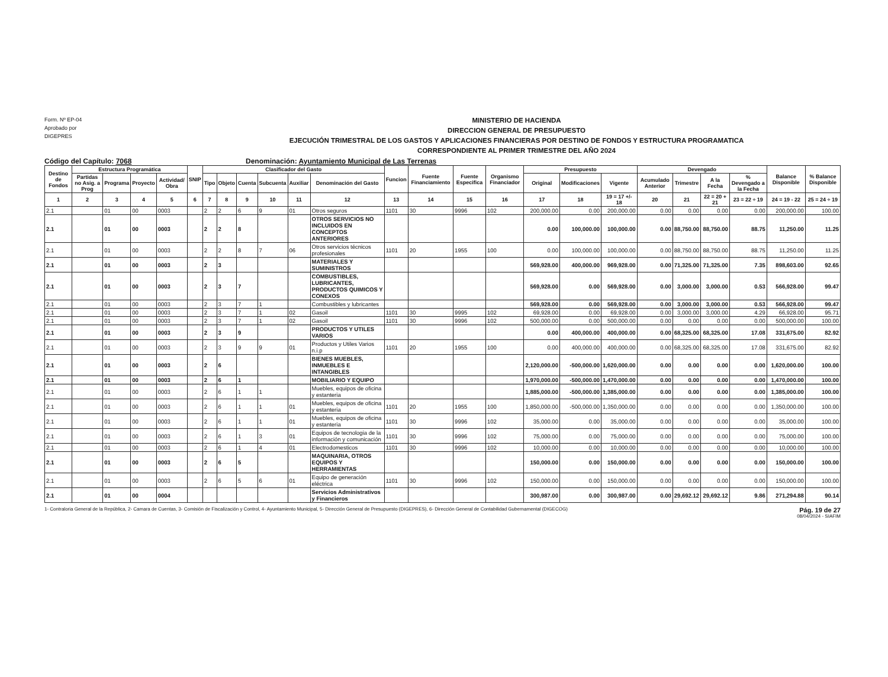Form. Nº EP-04
Aprobado por
DIGEPRES
MINISTERIO DE HACIENDA
DIRECCION GENERAL DE PRESUPUESTO
EJECUCIÓN TRIMESTRAL DE LOS GASTOS Y APLICACIONES FINANCIERAS POR DESTINO DE FONDOS Y ESTRUCTURA PROGRAMATICA
CORRESPONDIENTE AL PRIMER TRIMESTRE DEL AÑO 2024
Código del Capítulo: 7068 Denominación: Ayuntamiento Municipal de Las Terrenas
| Destino de Fondos | Estructura Programática | | | | SNIP | Clasificador del Gasto | | | | | | Funcion | Fuente Financiamiento | Fuente Especifica | Organismo Financiador | Presupuesto | | | Devengado | | | | Balance Disponible | % Balance Disponible |
| --- | --- | --- | --- | --- | --- | --- | --- | --- | --- | --- | --- | --- | --- | --- | --- | --- | --- | --- | --- | --- | --- | --- | --- | --- |
| | Partidas no Asig. a Prog | Programa | Proyecto | Actividad/ Obra | | Tipo | Objeto | Cuenta | Subcuenta | Auxiliar | Denominación del Gasto | | | | | Original | Modificaciones | Vigente | Acumulado Anterior | Trimestre | A la Fecha | % Devengado a la Fecha | | |
| 1 | 2 | 3 | 4 | 5 | 6 | 7 | 8 | 9 | 10 | 11 | 12 | 13 | 14 | 15 | 16 | 17 | 18 | 19 = 17 +/- 18 | 20 | 21 | 22 = 20 + 21 | 23 = 22 ÷ 19 | 24 = 19 - 22 | 25 = 24 ÷ 19 |
| 2.1 | | 01 | 00 | 0003 | | 2 | 2 | 6 | 9 | 01 | Otros seguros | 1101 | 30 | 9996 | 102 | 200,000.00 | 0.00 | 200,000.00 | 0.00 | 0.00 | 0.00 | 0.00 | 200,000.00 | 100.00 |
| 2.1 | | 01 | 00 | 0003 | | 2 | 2 | 8 | | | OTROS SERVICIOS NO INCLUIDOS EN CONCEPTOS ANTERIORES | | | | | 0.00 | 100,000.00 | 100,000.00 | 0.00 | 88,750.00 | 88,750.00 | 88.75 | 11,250.00 | 11.25 |
| 2.1 | | 01 | 00 | 0003 | | 2 | 2 | 8 | 7 | 06 | Otros servicios técnicos profesionales | 1101 | 20 | 1955 | 100 | 0.00 | 100,000.00 | 100,000.00 | 0.00 | 88,750.00 | 88,750.00 | 88.75 | 11,250.00 | 11.25 |
| 2.1 | | 01 | 00 | 0003 | | 2 | 3 | | | | MATERIALES Y SUMINISTROS | | | | | 569,928.00 | 400,000.00 | 969,928.00 | 0.00 | 71,325.00 | 71,325.00 | 7.35 | 898,603.00 | 92.65 |
| 2.1 | | 01 | 00 | 0003 | | 2 | 3 | 7 | | | COMBUSTIBLES, LUBRICANTES, PRODUCTOS QUIMICOS Y CONEXOS | | | | | 569,928.00 | 0.00 | 569,928.00 | 0.00 | 3,000.00 | 3,000.00 | 0.53 | 566,928.00 | 99.47 |
| 2.1 | | 01 | 00 | 0003 | | 2 | 3 | 7 | 1 | | Combustibles y lubricantes | | | | | 569,928.00 | 0.00 | 569,928.00 | 0.00 | 3,000.00 | 3,000.00 | 0.53 | 566,928.00 | 99.47 |
| 2.1 | | 01 | 00 | 0003 | | 2 | 3 | 7 | 1 | 02 | Gasoil | 1101 | 30 | 9995 | 102 | 69,928.00 | 0.00 | 69,928.00 | 0.00 | 3,000.00 | 3,000.00 | 4.29 | 66,928.00 | 95.71 |
| 2.1 | | 01 | 00 | 0003 | | 2 | 3 | 7 | 1 | 02 | Gasoil | 1101 | 30 | 9996 | 102 | 500,000.00 | 0.00 | 500,000.00 | 0.00 | 0.00 | 0.00 | 0.00 | 500,000.00 | 100.00 |
| 2.1 | | 01 | 00 | 0003 | | 2 | 3 | 9 | | | PRODUCTOS Y UTILES VARIOS | | | | | 0.00 | 400,000.00 | 400,000.00 | 0.00 | 68,325.00 | 68,325.00 | 17.08 | 331,675.00 | 82.92 |
| 2.1 | | 01 | 00 | 0003 | | 2 | 3 | 9 | 9 | 01 | Productos y Utiles Varios n.i.p | 1101 | 20 | 1955 | 100 | 0.00 | 400,000.00 | 400,000.00 | 0.00 | 68,325.00 | 68,325.00 | 17.08 | 331,675.00 | 82.92 |
| 2.1 | | 01 | 00 | 0003 | | 2 | 6 | | | | BIENES MUEBLES, INMUEBLES E INTANGIBLES | | | | | 2,120,000.00 | -500,000.00 | 1,620,000.00 | 0.00 | 0.00 | 0.00 | 0.00 | 1,620,000.00 | 100.00 |
| 2.1 | | 01 | 00 | 0003 | | 2 | 6 | 1 | | | MOBILIARIO Y EQUIPO | | | | | 1,970,000.00 | -500,000.00 | 1,470,000.00 | 0.00 | 0.00 | 0.00 | 0.00 | 1,470,000.00 | 100.00 |
| 2.1 | | 01 | 00 | 0003 | | 2 | 6 | 1 | 1 | | Muebles, equipos de oficina y estanteria | | | | | 1,885,000.00 | -500,000.00 | 1,385,000.00 | 0.00 | 0.00 | 0.00 | 0.00 | 1,385,000.00 | 100.00 |
| 2.1 | | 01 | 00 | 0003 | | 2 | 6 | 1 | 1 | 01 | Muebles, equipos de oficina y estanteria | 1101 | 20 | 1955 | 100 | 1,850,000.00 | -500,000.00 | 1,350,000.00 | 0.00 | 0.00 | 0.00 | 0.00 | 1,350,000.00 | 100.00 |
| 2.1 | | 01 | 00 | 0003 | | 2 | 6 | 1 | 1 | 01 | Muebles, equipos de oficina y estanteria | 1101 | 30 | 9996 | 102 | 35,000.00 | 0.00 | 35,000.00 | 0.00 | 0.00 | 0.00 | 0.00 | 35,000.00 | 100.00 |
| 2.1 | | 01 | 00 | 0003 | | 2 | 6 | 1 | 3 | 01 | Equipos de tecnologia de la información y comunicación | 1101 | 30 | 9996 | 102 | 75,000.00 | 0.00 | 75,000.00 | 0.00 | 0.00 | 0.00 | 0.00 | 75,000.00 | 100.00 |
| 2.1 | | 01 | 00 | 0003 | | 2 | 6 | 1 | 4 | 01 | Electrodomesticos | 1101 | 30 | 9996 | 102 | 10,000.00 | 0.00 | 10,000.00 | 0.00 | 0.00 | 0.00 | 0.00 | 10,000.00 | 100.00 |
| 2.1 | | 01 | 00 | 0003 | | 2 | 6 | 5 | | | MAQUINARIA, OTROS EQUIPOS Y HERRAMIENTAS | | | | | 150,000.00 | 0.00 | 150,000.00 | 0.00 | 0.00 | 0.00 | 0.00 | 150,000.00 | 100.00 |
| 2.1 | | 01 | 00 | 0003 | | 2 | 6 | 5 | 6 | 01 | Equipo de generación eléctrica | 1101 | 30 | 9996 | 102 | 150,000.00 | 0.00 | 150,000.00 | 0.00 | 0.00 | 0.00 | 0.00 | 150,000.00 | 100.00 |
| 2.1 | | 01 | 00 | 0004 | | | | | | | Servicios Administrativos y Financieros | | | | | 300,987.00 | 0.00 | 300,987.00 | 0.00 | 29,692.12 | 29,692.12 | 9.86 | 271,294.88 | 90.14 |
1- Contraloria General de la República, 2- Camara de Cuentas, 3- Comisión de Fiscalización y Control, 4- Ayuntamiento Municipal, 5- Dirección General de Presupuesto (DIGEPRES), 6- Dirección General de Contabilidad Gubernamental (DIGECOG)
Pág. 19 de 27
08/04/2024 - SIAFIM